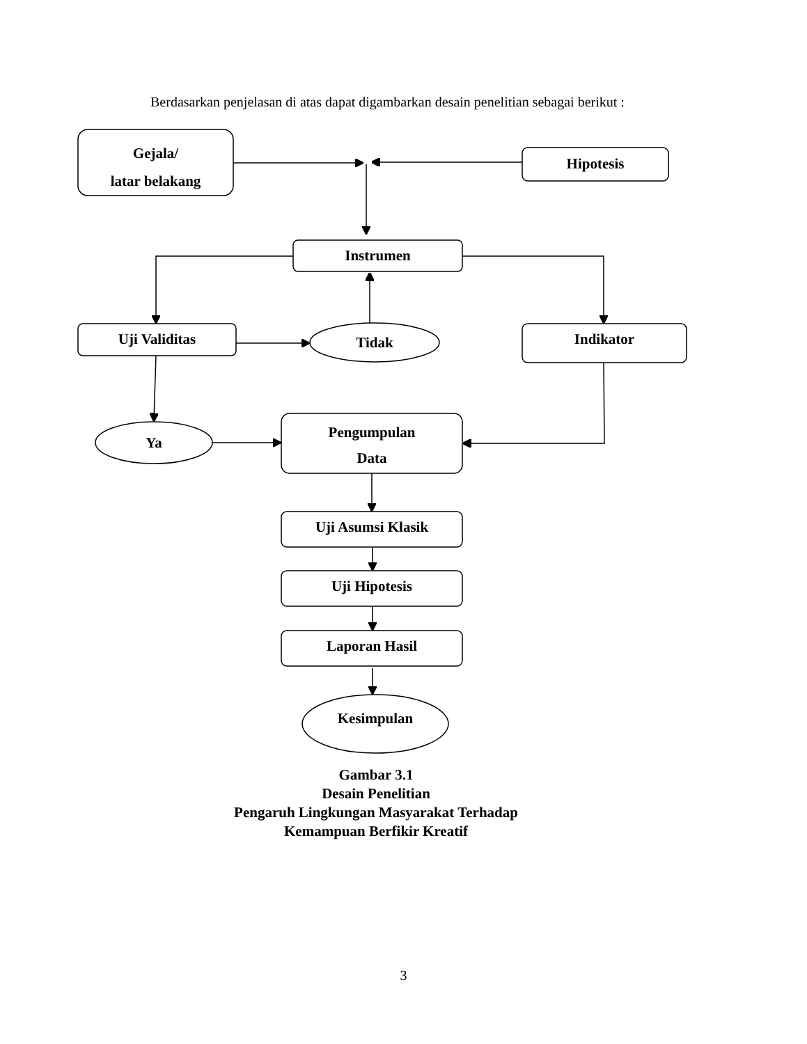Berdasarkan penjelasan di atas dapat digambarkan desain penelitian sebagai berikut :
Gejala/
latar belakang
Hipotesis
Instrumen
Uji Validitas Tidak Indikator
Ya
Pengumpulan
Data
Uji Asumsi Klasik
Uji Hipotesis
Laporan Hasil
Kesimpulan
Gambar 3.1
Desain Penelitian
Pengaruh Lingkungan Masyarakat Terhadap
Kemampuan Berfikir Kreatif
3